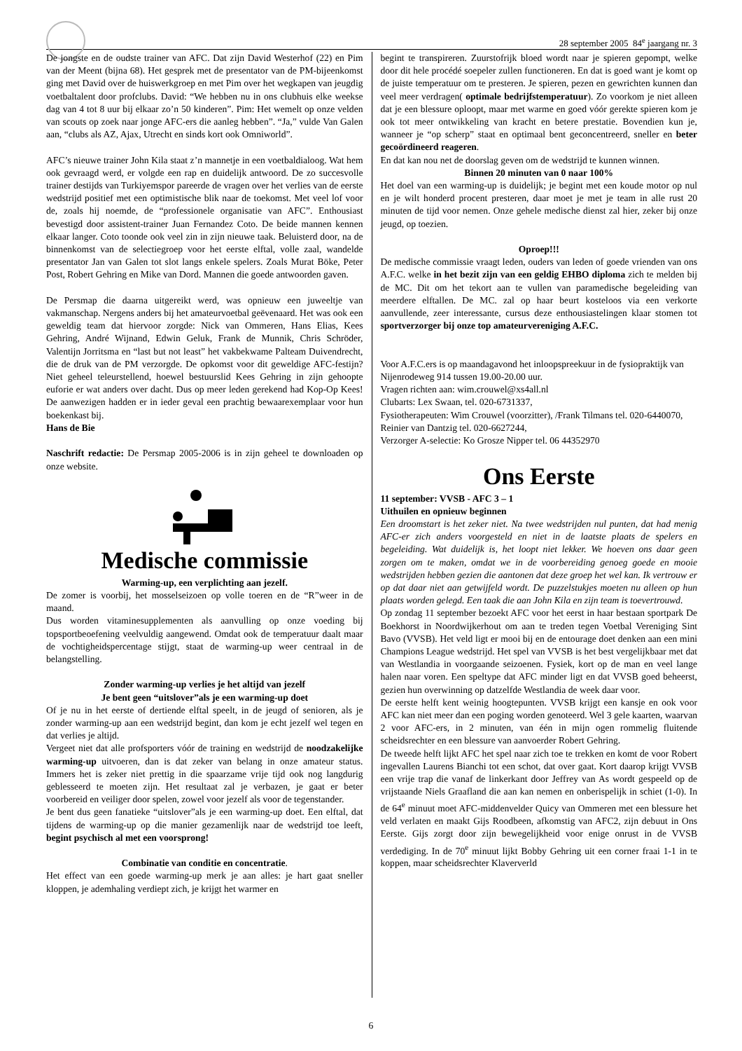28 september 2005 84<sup>e</sup> jaargang nr. 3
De jongste en de oudste trainer van AFC. Dat zijn David Westerhof (22) en Pim van der Meent (bijna 68). Het gesprek met de presentator van de PM-bijeenkomst ging met David over de huiswerkgroep en met Pim over het wegkapen van jeugdig voetbaltalent door profclubs. David: “We hebben nu in ons clubhuis elke weekse dag van 4 tot 8 uur bij elkaar zo’n 50 kinderen”. Pim: Het wemelt op onze velden van scouts op zoek naar jonge AFC-ers die aanleg hebben”. “Ja,” vulde Van Galen aan, “clubs als AZ, Ajax, Utrecht en sinds kort ook Omniworld”.
AFC’s nieuwe trainer John Kila staat z’n mannetje in een voetbaldialoog. Wat hem ook gevraagd werd, er volgde een rap en duidelijk antwoord. De zo succesvolle trainer destijds van Turkiyemspor pareerde de vragen over het verlies van de eerste wedstrijd positief met een optimistische blik naar de toekomst. Met veel lof voor de, zoals hij noemde, de “professionele organisatie van AFC”. Enthousiast bevestigd door assistent-trainer Juan Fernandez Coto. De beide mannen kennen elkaar langer. Coto toonde ook veel zin in zijn nieuwe taak. Beluisterd door, na de binnenkomst van de selectiegroep voor het eerste elftal, volle zaal, wandelde presentator Jan van Galen tot slot langs enkele spelers. Zoals Murat Böke, Peter Post, Robert Gehring en Mike van Dord. Mannen die goede antwoorden gaven.
De Persmap die daarna uitgereikt werd, was opnieuw een juweeltje van vakmanschap. Nergens anders bij het amateurvoetbal geëvenaard. Het was ook een geweldig team dat hiervoor zorgde: Nick van Ommeren, Hans Elias, Kees Gehring, André Wijnand, Edwin Geluk, Frank de Munnik, Chris Schröder, Valentijn Jorritsma en “last but not least” het vakbekwame Palteam Duivendrecht, die de druk van de PM verzorgde. De opkomst voor dit geweldige AFC-festijn? Niet geheel teleurstellend, hoewel bestuurslid Kees Gehring in zijn gehoopte euforie er wat anders over dacht. Dus op meer leden gerekend had Kop-Op Kees! De aanwezigen hadden er in ieder geval een prachtig bewaarexemplaar voor hun boekenkast bij.
Hans de Bie
Naschrift redactie: De Persmap 2005-2006 is in zijn geheel te downloaden op onze website.
Medische commissie
Warming-up, een verplichting aan jezelf.
De zomer is voorbij, het mosselseizoen op volle toeren en de “R”weer in de maand.
Dus worden vitaminesupplementen als aanvulling op onze voeding bij topsportbeoefening veelvuldig aangewend. Omdat ook de temperatuur daalt maar de vochtigheidspercentage stijgt, staat de warming-up weer centraal in de belangstelling.
Zonder warming-up verlies je het altijd van jezelf
Je bent geen “uitslover”als je een warming-up doet
Of je nu in het eerste of dertiende elftal speelt, in de jeugd of senioren, als je zonder warming-up aan een wedstrijd begint, dan kom je echt jezelf wel tegen en dat verlies je altijd.
Vergeet niet dat alle profsporters vóór de training en wedstrijd de noodzakelijke warming-up uitvoeren, dan is dat zeker van belang in onze amateur status. Immers het is zeker niet prettig in die spaarzame vrije tijd ook nog langdurig geblesseerd te moeten zijn. Het resultaat zal je verbazen, je gaat er beter voorbereid en veiliger door spelen, zowel voor jezelf als voor de tegenstander.
Je bent dus geen fanatieke “uitslover”als je een warming-up doet. Een elftal, dat tijdens de warming-up op die manier gezamenlijk naar de wedstrijd toe leeft, begint psychisch al met een voorsprong!
Combinatie van conditie en concentratie.
Het effect van een goede warming-up merk je aan alles: je hart gaat sneller kloppen, je ademhaling verdiept zich, je krijgt het warmer en
begint te transpireren. Zuurstofrijk bloed wordt naar je spieren gepompt, welke door dit hele procédé soepeler zullen functioneren. En dat is goed want je komt op de juiste temperatuur om te presteren. Je spieren, pezen en gewrichten kunnen dan veel meer verdragen( optimale bedrijfstemperatuur). Zo voorkom je niet alleen dat je een blessure oploopt, maar met warme en goed vóór gerekte spieren kom je ook tot meer ontwikkeling van kracht en betere prestatie. Bovendien kun je, wanneer je “op scherp” staat en optimaal bent geconcentreerd, sneller en beter gecoördineerd reageren.
En dat kan nou net de doorslag geven om de wedstrijd te kunnen winnen.
Binnen 20 minuten van 0 naar 100%
Het doel van een warming-up is duidelijk; je begint met een koude motor op nul en je wilt honderd procent presteren, daar moet je met je team in alle rust 20 minuten de tijd voor nemen. Onze gehele medische dienst zal hier, zeker bij onze jeugd, op toezien.
Oproep!!!
De medische commissie vraagt leden, ouders van leden of goede vrienden van ons A.F.C. welke in het bezit zijn van een geldig EHBO diploma zich te melden bij de MC. Dit om het tekort aan te vullen van paramedische begeleiding van meerdere elftallen. De MC. zal op haar beurt kosteloos via een verkorte aanvullende, zeer interessante, cursus deze enthousiastelingen klaar stomen tot sportverzorger bij onze top amateurvereniging A.F.C.
Voor A.F.C.ers is op maandagavond het inloopspreekuur in de fysiopraktijk van Nijenrodeweg 914 tussen 19.00-20.00 uur.
Vragen richten aan: wim.crouwel@xs4all.nl
Clubarts: Lex Swaan, tel. 020-6731337,
Fysiotherapeuten: Wim Crouwel (voorzitter), /Frank Tilmans tel. 020-6440070, Reinier van Dantzig tel. 020-6627244,
Verzorger A-selectie: Ko Grosze Nipper tel. 06 44352970
Ons Eerste
11 september: VVSB - AFC 3 – 1
Uithuilen en opnieuw beginnen
Een droomstart is het zeker niet. Na twee wedstrijden nul punten, dat had menig AFC-er zich anders voorgesteld en niet in de laatste plaats de spelers en begeleiding. Wat duidelijk is, het loopt niet lekker. We hoeven ons daar geen zorgen om te maken, omdat we in de voorbereiding genoeg goede en mooie wedstrijden hebben gezien die aantonen dat deze groep het wel kan. Ik vertrouw er op dat daar niet aan getwijfeld wordt. De puzzelstukjes moeten nu alleen op hun plaats worden gelegd. Een taak die aan John Kila en zijn team is toevertrouwd.
Op zondag 11 september bezoekt AFC voor het eerst in haar bestaan sportpark De Boekhorst in Noordwijkerhout om aan te treden tegen Voetbal Vereniging Sint Bavo (VVSB). Het veld ligt er mooi bij en de entourage doet denken aan een mini Champions League wedstrijd. Het spel van VVSB is het best vergelijkbaar met dat van Westlandia in voorgaande seizoenen. Fysiek, kort op de man en veel lange halen naar voren. Een speltype dat AFC minder ligt en dat VVSB goed beheerst, gezien hun overwinning op datzelfde Westlandia de week daar voor.
De eerste helft kent weinig hoogtepunten. VVSB krijgt een kansje en ook voor AFC kan niet meer dan een poging worden genoteerd. Wel 3 gele kaarten, waarvan 2 voor AFC-ers, in 2 minuten, van één in mijn ogen rommelig fluitende scheidsrechter en een blessure van aanvoerder Robert Gehring.
De tweede helft lijkt AFC het spel naar zich toe te trekken en komt de voor Robert ingevallen Laurens Bianchi tot een schot, dat over gaat. Kort daarop krijgt VVSB een vrije trap die vanaf de linkerkant door Jeffrey van As wordt gespeeld op de vrijstaande Niels Graafland die aan kan nemen en onberispelijk in schiet (1-0). In de 64<sup>e</sup> minuut moet AFC-middenvelder Quicy van Ommeren met een blessure het veld verlaten en maakt Gijs Roodbeen, afkomstig van AFC2, zijn debuut in Ons Eerste. Gijs zorgt door zijn bewegelijkheid voor enige onrust in de VVSB verdediging. In de 70<sup>e</sup> minuut lijkt Bobby Gehring uit een corner fraai 1-1 in te koppen, maar scheidsrechter Klaververld
6